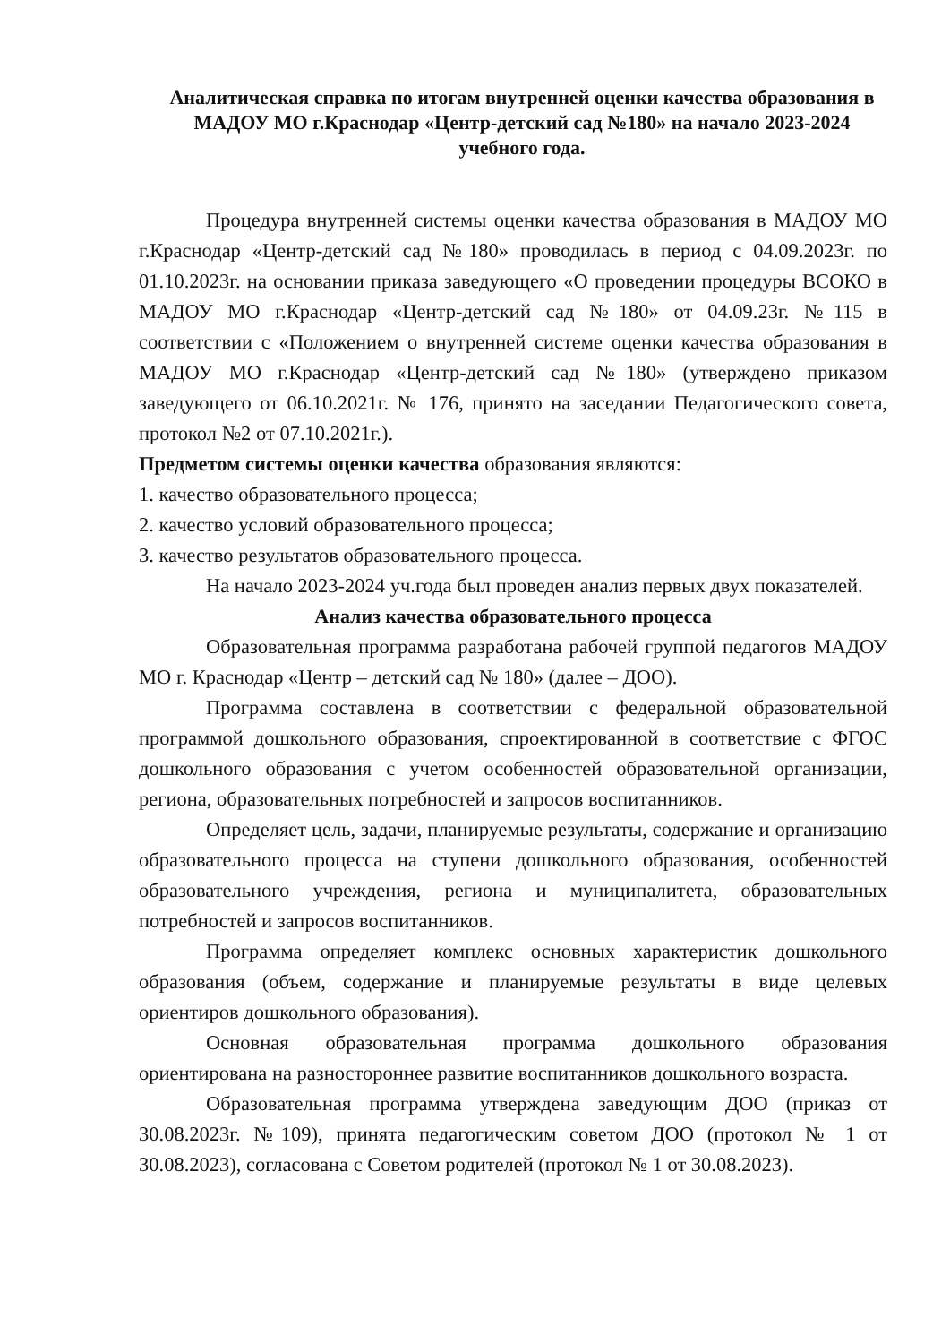Аналитическая справка по итогам внутренней оценки качества образования в МАДОУ МО г.Краснодар «Центр-детский сад №180» на начало 2023-2024 учебного года.
Процедура внутренней системы оценки качества образования в МАДОУ МО г.Краснодар «Центр-детский сад №180» проводилась в период с 04.09.2023г. по 01.10.2023г. на основании приказа заведующего «О проведении процедуры ВСОКО в МАДОУ МО г.Краснодар «Центр-детский сад №180» от 04.09.23г. №115 в соответствии с «Положением о внутренней системе оценки качества образования в МАДОУ МО г.Краснодар «Центр-детский сад №180» (утверждено приказом заведующего от 06.10.2021г. № 176, принято на заседании Педагогического совета, протокол №2 от 07.10.2021г.).
Предметом системы оценки качества образования являются:
1. качество образовательного процесса;
2. качество условий образовательного процесса;
3. качество результатов образовательного процесса.
На начало 2023-2024 уч.года был проведен анализ первых двух показателей.
Анализ качества образовательного процесса
Образовательная программа разработана рабочей группой педагогов МАДОУ МО г. Краснодар «Центр – детский сад № 180» (далее – ДОО).
Программа составлена в соответствии с федеральной образовательной программой дошкольного образования, спроектированной в соответствие с ФГОС дошкольного образования с учетом особенностей образовательной организации, региона, образовательных потребностей и запросов воспитанников.
Определяет цель, задачи, планируемые результаты, содержание и организацию образовательного процесса на ступени дошкольного образования, особенностей образовательного учреждения, региона и муниципалитета, образовательных потребностей и запросов воспитанников.
Программа определяет комплекс основных характеристик дошкольного образования (объем, содержание и планируемые результаты в виде целевых ориентиров дошкольного образования).
Основная образовательная программа дошкольного образования ориентирована на разностороннее развитие воспитанников дошкольного возраста.
Образовательная программа утверждена заведующим ДОО (приказ от 30.08.2023г. №109), принята педагогическим советом ДОО (протокол № 1 от 30.08.2023), согласована с Советом родителей (протокол № 1 от 30.08.2023).